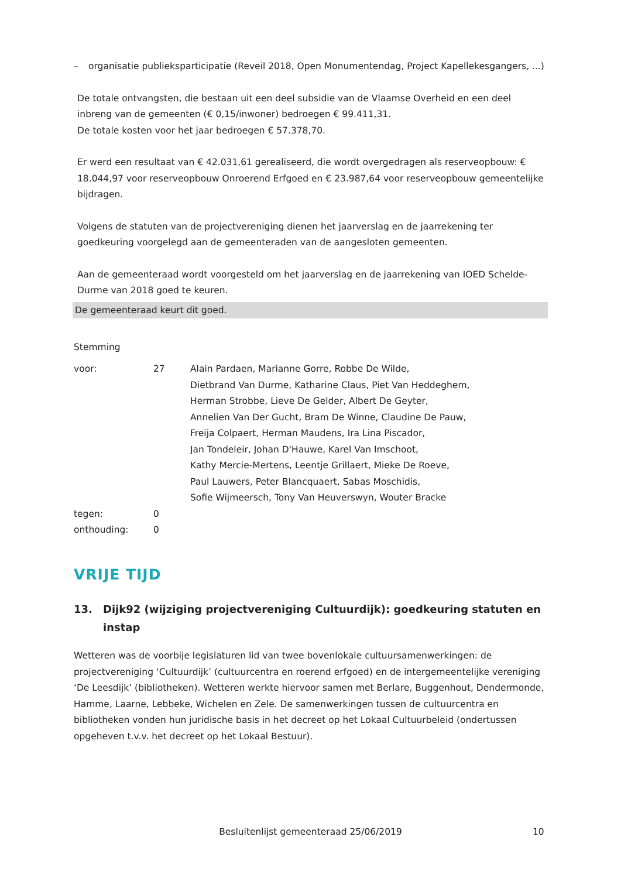– organisatie publieksparticipatie (Reveil 2018, Open Monumentendag, Project Kapellekesgangers, ...)
De totale ontvangsten, die bestaan uit een deel subsidie van de Vlaamse Overheid en een deel inbreng van de gemeenten (€ 0,15/inwoner) bedroegen € 99.411,31.
De totale kosten voor het jaar bedroegen € 57.378,70.
Er werd een resultaat van € 42.031,61 gerealiseerd, die wordt overgedragen als reserveopbouw: € 18.044,97 voor reserveopbouw Onroerend Erfgoed en € 23.987,64 voor reserveopbouw gemeentelijke bijdragen.
Volgens de statuten van de projectvereniging dienen het jaarverslag en de jaarrekening ter goedkeuring voorgelegd aan de gemeenteraden van de aangesloten gemeenten.
Aan de gemeenteraad wordt voorgesteld om het jaarverslag en de jaarrekening van IOED Schelde-Durme van 2018 goed te keuren.
De gemeenteraad keurt dit goed.
Stemming
| voor: | 27 | Alain Pardaen, Marianne Gorre, Robbe De Wilde, Dietbrand Van Durme, Katharine Claus, Piet Van Heddeghem, Herman Strobbe, Lieve De Gelder, Albert De Geyter, Annelien Van Der Gucht, Bram De Winne, Claudine De Pauw, Freija Colpaert, Herman Maudens, Ira Lina Piscador, Jan Tondeleir, Johan D'Hauwe, Karel Van Imschoot, Kathy Mercie-Mertens, Leentje Grillaert, Mieke De Roeve, Paul Lauwers, Peter Blancquaert, Sabas Moschidis, Sofie Wijmeersch, Tony Van Heuverswyn, Wouter Bracke |
| tegen: | 0 | |
| onthouding: | 0 | |
VRIJE TIJD
13. Dijk92 (wijziging projectvereniging Cultuurdijk): goedkeuring statuten en instap
Wetteren was de voorbije legislaturen lid van twee bovenlokale cultuursamenwerkingen: de projectvereniging ‘Cultuurdijk’ (cultuurcentra en roerend erfgoed) en de intergemeentelijke vereniging ‘De Leesdijk’ (bibliotheken). Wetteren werkte hiervoor samen met Berlare, Buggenhout, Dendermonde, Hamme, Laarne, Lebbeke, Wichelen en Zele. De samenwerkingen tussen de cultuurcentra en bibliotheken vonden hun juridische basis in het decreet op het Lokaal Cultuurbeleid (ondertussen opgeheven t.v.v. het decreet op het Lokaal Bestuur).
Besluitenlijst gemeenteraad 25/06/2019 10